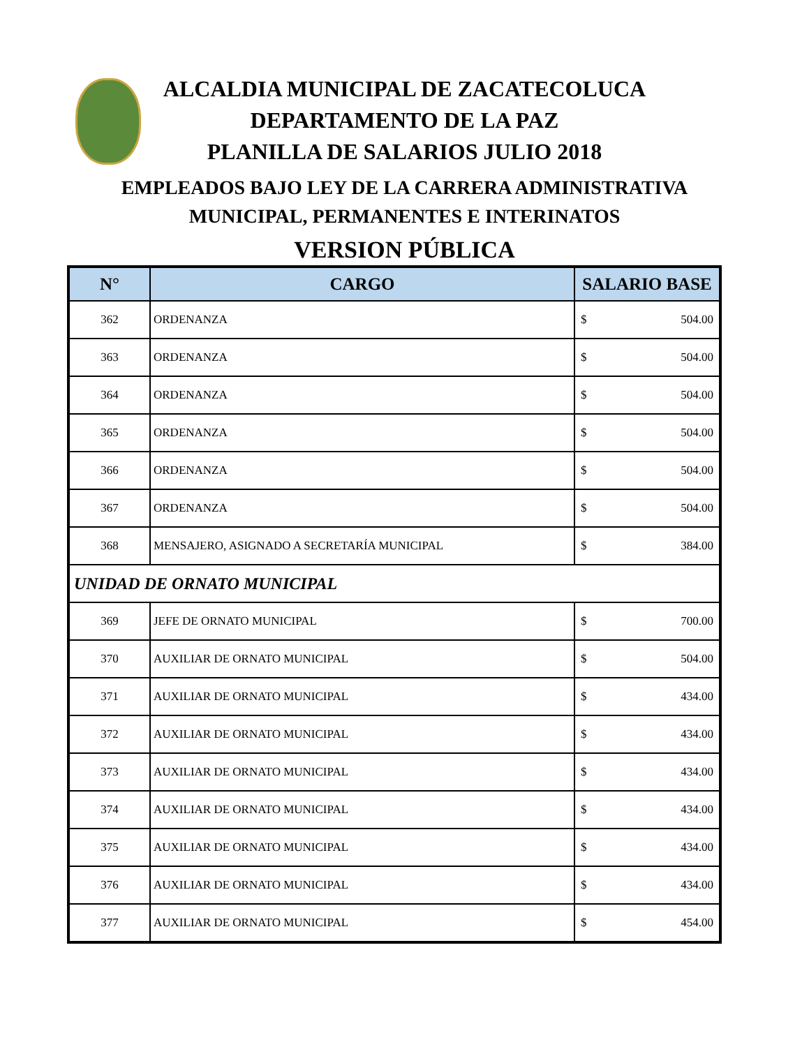ALCALDIA MUNICIPAL DE ZACATECOLUCA
DEPARTAMENTO DE LA PAZ
PLANILLA DE SALARIOS JULIO 2018
EMPLEADOS BAJO LEY DE LA CARRERA ADMINISTRATIVA
MUNICIPAL, PERMANENTES E INTERINATOS
VERSION PÚBLICA
| N° | CARGO | SALARIO BASE |
| --- | --- | --- |
| 362 | ORDENANZA | $ 504.00 |
| 363 | ORDENANZA | $ 504.00 |
| 364 | ORDENANZA | $ 504.00 |
| 365 | ORDENANZA | $ 504.00 |
| 366 | ORDENANZA | $ 504.00 |
| 367 | ORDENANZA | $ 504.00 |
| 368 | MENSAJERO, ASIGNADO A SECRETARÍA MUNICIPAL | $ 384.00 |
| UNIDAD DE ORNATO MUNICIPAL | | |
| 369 | JEFE DE ORNATO MUNICIPAL | $ 700.00 |
| 370 | AUXILIAR DE ORNATO MUNICIPAL | $ 504.00 |
| 371 | AUXILIAR DE ORNATO MUNICIPAL | $ 434.00 |
| 372 | AUXILIAR DE ORNATO MUNICIPAL | $ 434.00 |
| 373 | AUXILIAR DE ORNATO MUNICIPAL | $ 434.00 |
| 374 | AUXILIAR DE ORNATO MUNICIPAL | $ 434.00 |
| 375 | AUXILIAR DE ORNATO MUNICIPAL | $ 434.00 |
| 376 | AUXILIAR DE ORNATO MUNICIPAL | $ 434.00 |
| 377 | AUXILIAR DE ORNATO MUNICIPAL | $ 454.00 |